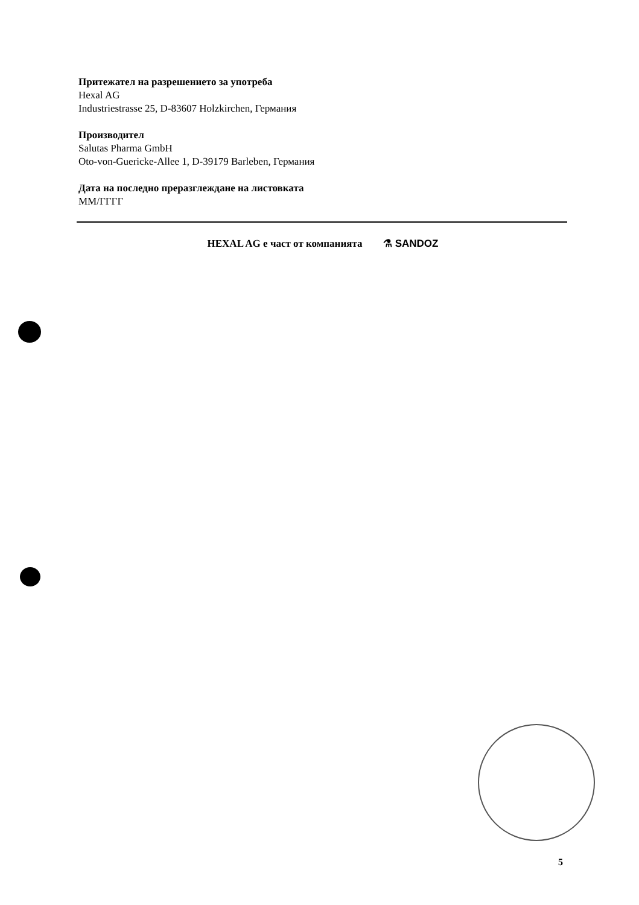Притежател на разрешението за употреба
Hexal AG
Industriestrasse 25, D-83607 Holzkirchen, Германия
Производител
Salutas Pharma GmbH
Oto-von-Guericke-Allee 1, D-39179 Barleben, Германия
Дата на последно преразглеждане на листовката
ММ/ГГГГ
HEXAL AG е част от компанията ⚗ SANDOZ
5